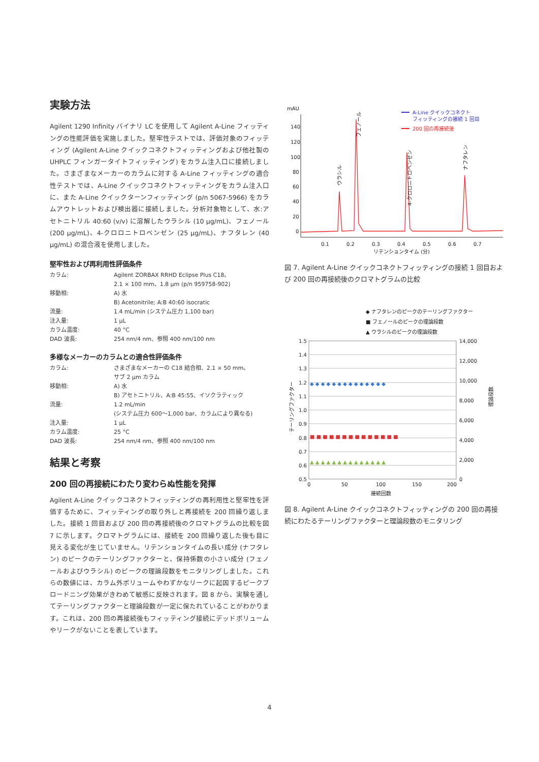実験方法
Agilent 1290 Infinity バイナリ LC を使用して Agilent A-Line フィッティングの性能評価を実施しました。堅牢性テストでは、評価対象のフィッティング (Agilent A-Line クイックコネクトフィッティングおよび他社製の UHPLC フィンガータイトフィッティング) をカラム注入口に接続しました。さまざまなメーカーのカラムに対する A-Line フィッティングの適合性テストでは、A-Line クイックコネクトフィッティングをカラム注入口に、また A-Line クイックターンフィッティング (p/n 5067-5966) をカラムアウトレットおよび検出器に接続しました。分析対象物として、水:アセトニトリル 40:60 (v/v) に溶解したウラシル (10 µg/mL)、フェノール (200 µg/mL)、4-クロロニトロベンゼン (25 µg/mL)、ナフタレン (40 µg/mL) の混合液を使用しました。
堅牢性および再利用性評価条件
| カラム: | Agilent ZORBAX RRHD Eclipse Plus C18、 2.1 × 100 mm、1.8 µm (p/n 959758-902) |
| 移動相: | A) 水 B) Acetonitrile; A:B 40:60 isocratic |
| 流量: | 1.4 mL/min (システム圧力 1,100 bar) |
| 注入量: | 1 µL |
| カラム温度: | 40 °C |
| DAD 波長: | 254 nm/4 nm、参照 400 nm/100 nm |
多様なメーカーのカラムとの適合性評価条件
| カラム: | さまざまなメーカーの C18 結合相、2.1 × 50 mm、 サブ 2 µm カラム |
| 移動相: | A) 水 B) アセトニトリル、A:B 45:55、イソクラティック |
| 流量: | 1.2 mL/min (システム圧力 600～1,000 bar、カラムにより異なる) |
| 注入量: | 1 µL |
| カラム温度: | 25 °C |
| DAD 波長: | 254 nm/4 nm、参照 400 nm/100 nm |
結果と考察
200 回の再接続にわたり変わらぬ性能を発揮
Agilent A-Line クイックコネクトフィッティングの再利用性と堅牢性を評価するために、フィッティングの取り外しと再接続を 200 回繰り返しました。接続 1 回目および 200 回の再接続後のクロマトグラムの比較を図 7 に示します。クロマトグラムには、接続を 200 回繰り返した後も目に見える変化が生じていません。リテンションタイムの長い成分 (ナフタレン) のピークのテーリングファクターと、保持係数の小さい成分 (フェノールおよびウラシル) のピークの理論段数をモニタリングしました。これらの数値には、カラム外ボリュームやわずかなリークに起因するピークブロードニング効果がきわめて敏感に反映されます。図 8 から、実験を通してテーリングファクターと理論段数が一定に保たれていることがわかります。これは、200 回の再接続後もフィッティング接続にデッドボリュームやリークがないことを表しています。
mAU
140
120
100
80
60
40
20
0
0.1
0.2
0.3
0.4
0.5
0.6
0.7
リテンションタイム (分)
ウラシル
フェノール
4-クロロニトロベンゼン
ナフタレン
A-Line クイックコネクト
フィッティングの接続 1 回目
200 回の再接続後
図 7. Agilent A-Line クイックコネクトフィッティングの接続 1 回目および 200 回の再接続後のクロマトグラムの比較
◆ ナフタレンのピークのテーリングファクター
■ フェノールのピークの理論段数
▲ ウラシルのピークの理論段数
1.5
1.4
1.3
1.2
1.1
1.0
0.9
0.8
0.7
0.6
0.5
14,000
12,000
10,000
8,000
6,000
4,000
2,000
0
0
50
100
150
200
接続回数
テーリングファクター
理論段数
◆ ◆ ◆ ◆ ◆ ◆ ◆ ◆ ◆ ◆ ◆ ◆ ◆ ◆
■ ■ ■ ■ ■ ■ ■ ■ ■ ■ ■ ■ ■ ■
▲ ▲ ▲ ▲ ▲ ▲ ▲ ▲ ▲ ▲ ▲ ▲ ▲ ▲
図 8. Agilent A-Line クイックコネクトフィッティングの 200 回の再接続にわたるテーリングファクターと理論段数のモニタリング
4